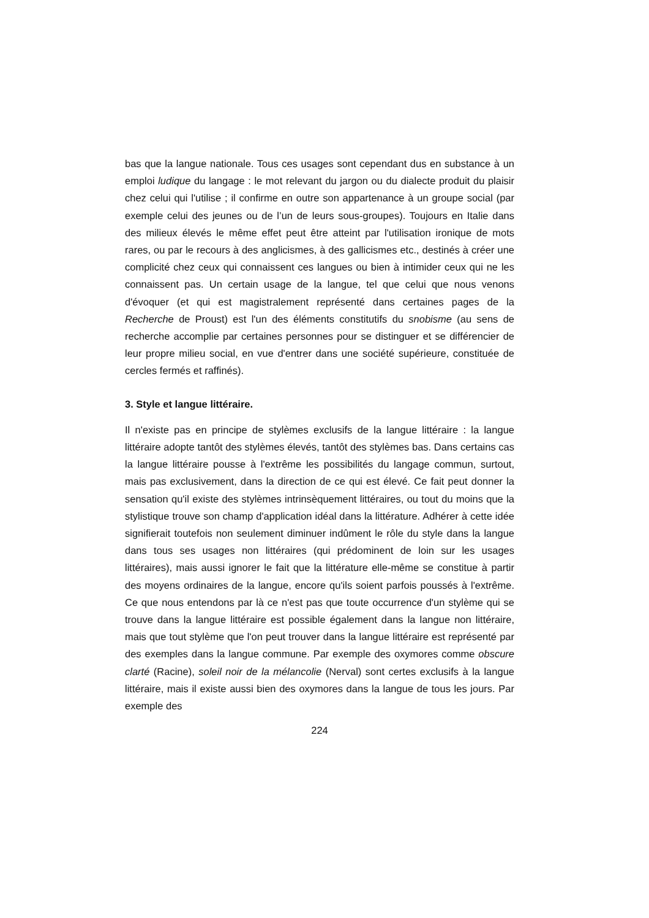bas que la langue nationale. Tous ces usages sont cependant dus en substance à un emploi ludique du langage : le mot relevant du jargon ou du dialecte produit du plaisir chez celui qui l'utilise ; il confirme en outre son appartenance à un groupe social (par exemple celui des jeunes ou de l’un de leurs sous-groupes). Toujours en Italie dans des milieux élevés le même effet peut être atteint par l'utilisation ironique de mots rares, ou par le recours à des anglicismes, à des gallicismes etc., destinés à créer une complicité chez ceux qui connaissent ces langues ou bien à intimider ceux qui ne les connaissent pas. Un certain usage de la langue, tel que celui que nous venons d'évoquer (et qui est magistralement représenté dans certaines pages de la Recherche de Proust) est l'un des éléments constitutifs du snobisme (au sens de recherche accomplie par certaines personnes pour se distinguer et se différencier de leur propre milieu social, en vue d'entrer dans une société supérieure, constituée de cercles fermés et raffinés).
3. Style et langue littéraire.
Il n'existe pas en principe de stylèmes exclusifs de la langue littéraire : la langue littéraire adopte tantôt des stylèmes élevés, tantôt des stylèmes bas. Dans certains cas la langue littéraire pousse à l'extrême les possibilités du langage commun, surtout, mais pas exclusivement, dans la direction de ce qui est élevé. Ce fait peut donner la sensation qu'il existe des stylèmes intrinsèquement littéraires, ou tout du moins que la stylistique trouve son champ d'application idéal dans la littérature. Adhérer à cette idée signifierait toutefois non seulement diminuer indûment le rôle du style dans la langue dans tous ses usages non littéraires (qui prédominent de loin sur les usages littéraires), mais aussi ignorer le fait que la littérature elle-même se constitue à partir des moyens ordinaires de la langue, encore qu'ils soient parfois poussés à l'extrême. Ce que nous entendons par là ce n'est pas que toute occurrence d'un stylème qui se trouve dans la langue littéraire est possible également dans la langue non littéraire, mais que tout stylème que l'on peut trouver dans la langue littéraire est représenté par des exemples dans la langue commune. Par exemple des oxymores comme obscure clarté (Racine), soleil noir de la mélancolie (Nerval) sont certes exclusifs à la langue littéraire, mais il existe aussi bien des oxymores dans la langue de tous les jours. Par exemple des
224